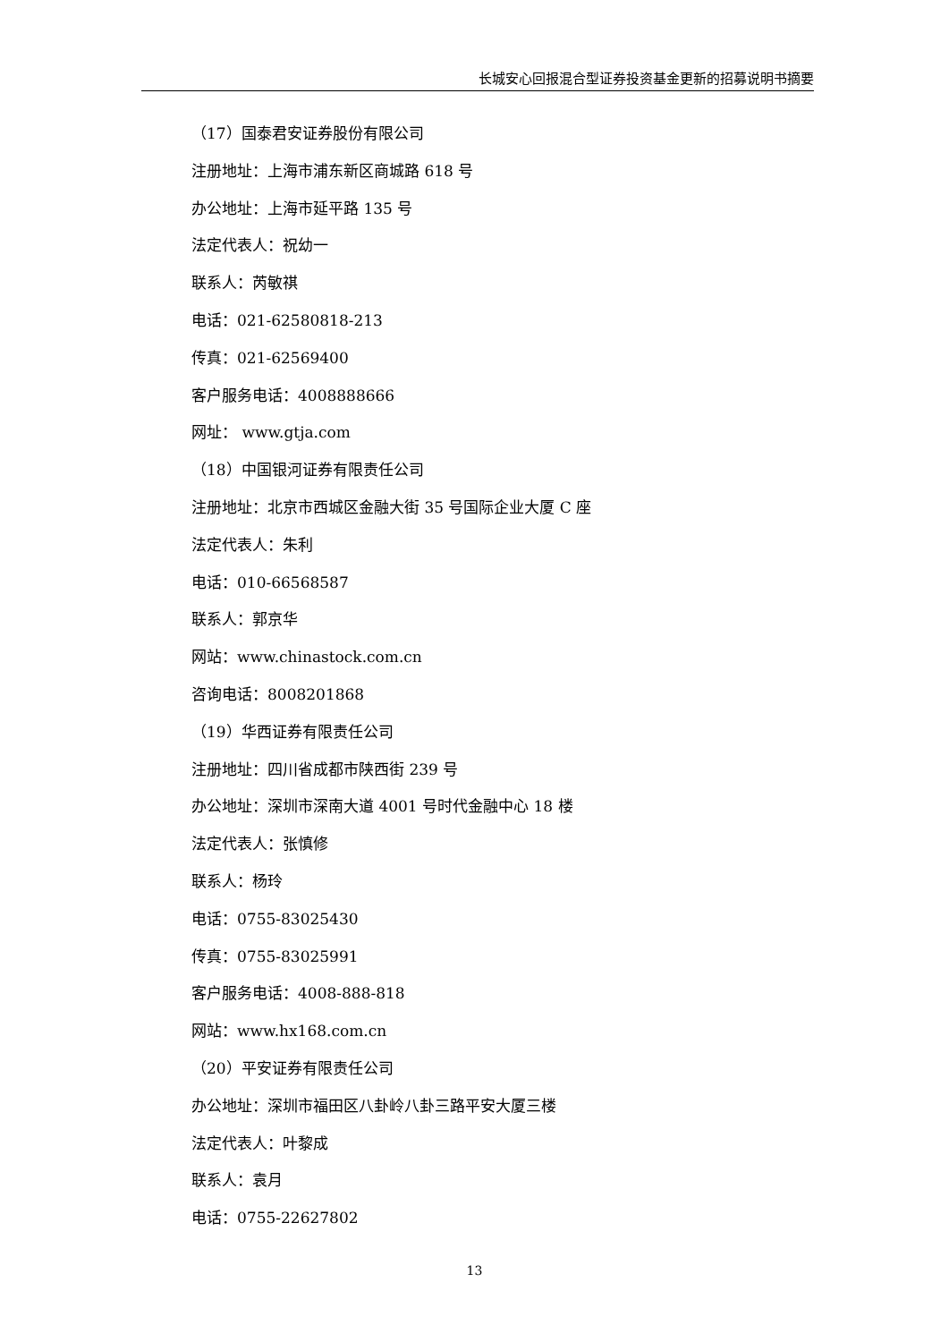长城安心回报混合型证券投资基金更新的招募说明书摘要
（17）国泰君安证券股份有限公司
注册地址：上海市浦东新区商城路 618 号
办公地址：上海市延平路 135 号
法定代表人：祝幼一
联系人：芮敏祺
电话：021-62580818-213
传真：021-62569400
客户服务电话：4008888666
网址： www.gtja.com
（18）中国银河证券有限责任公司
注册地址：北京市西城区金融大街 35 号国际企业大厦 C 座
法定代表人：朱利
电话：010-66568587
联系人：郭京华
网站：www.chinastock.com.cn
咨询电话：8008201868
（19）华西证券有限责任公司
注册地址：四川省成都市陕西街 239 号
办公地址：深圳市深南大道 4001 号时代金融中心 18 楼
法定代表人：张慎修
联系人：杨玲
电话：0755-83025430
传真：0755-83025991
客户服务电话：4008-888-818
网站：www.hx168.com.cn
（20）平安证券有限责任公司
办公地址：深圳市福田区八卦岭八卦三路平安大厦三楼
法定代表人：叶黎成
联系人：袁月
电话：0755-22627802
13